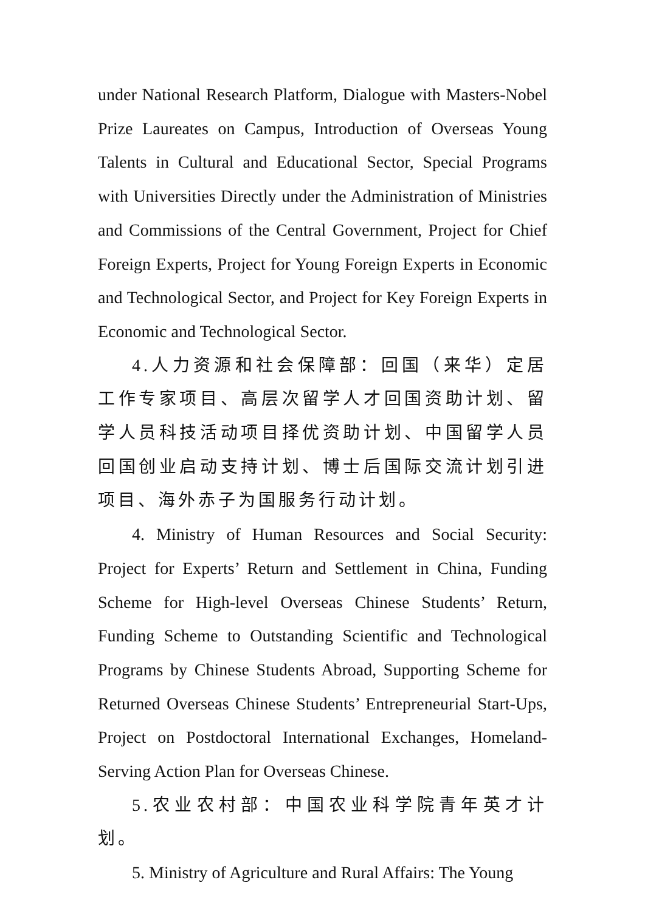under National Research Platform, Dialogue with Masters-Nobel Prize Laureates on Campus, Introduction of Overseas Young Talents in Cultural and Educational Sector, Special Programs with Universities Directly under the Administration of Ministries and Commissions of the Central Government, Project for Chief Foreign Experts, Project for Young Foreign Experts in Economic and Technological Sector, and Project for Key Foreign Experts in Economic and Technological Sector.
4.人力资源和社会保障部：回国（来华）定居工作专家项目、高层次留学人才回国资助计划、留学人员科技活动项目择优资助计划、中国留学人员回国创业启动支持计划、博士后国际交流计划引进项目、海外赤子为国服务行动计划。
4. Ministry of Human Resources and Social Security: Project for Experts’ Return and Settlement in China, Funding Scheme for High-level Overseas Chinese Students’ Return, Funding Scheme to Outstanding Scientific and Technological Programs by Chinese Students Abroad, Supporting Scheme for Returned Overseas Chinese Students’ Entrepreneurial Start-Ups, Project on Postdoctoral International Exchanges, Homeland-Serving Action Plan for Overseas Chinese.
5.农业农村部：中国农业科学院青年英才计划。
5. Ministry of Agriculture and Rural Affairs: The Young